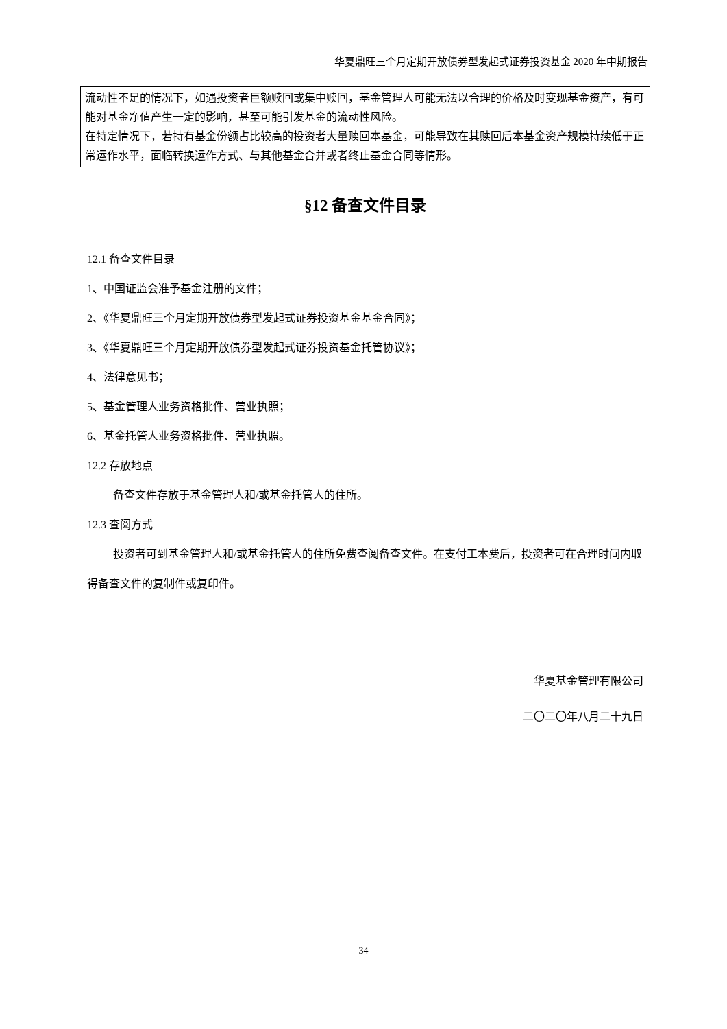华夏鼎旺三个月定期开放债券型发起式证券投资基金 2020 年中期报告
流动性不足的情况下，如遇投资者巨额赎回或集中赎回，基金管理人可能无法以合理的价格及时变现基金资产，有可能对基金净值产生一定的影响，甚至可能引发基金的流动性风险。
在特定情况下，若持有基金份额占比较高的投资者大量赎回本基金，可能导致在其赎回后本基金资产规模持续低于正常运作水平，面临转换运作方式、与其他基金合并或者终止基金合同等情形。
§12 备查文件目录
12.1 备查文件目录
1、中国证监会准予基金注册的文件；
2、《华夏鼎旺三个月定期开放债券型发起式证券投资基金基金合同》；
3、《华夏鼎旺三个月定期开放债券型发起式证券投资基金托管协议》；
4、法律意见书；
5、基金管理人业务资格批件、营业执照；
6、基金托管人业务资格批件、营业执照。
12.2 存放地点
备查文件存放于基金管理人和/或基金托管人的住所。
12.3 查阅方式
投资者可到基金管理人和/或基金托管人的住所免费查阅备查文件。在支付工本费后，投资者可在合理时间内取得备查文件的复制件或复印件。
华夏基金管理有限公司
二〇二〇年八月二十九日
34